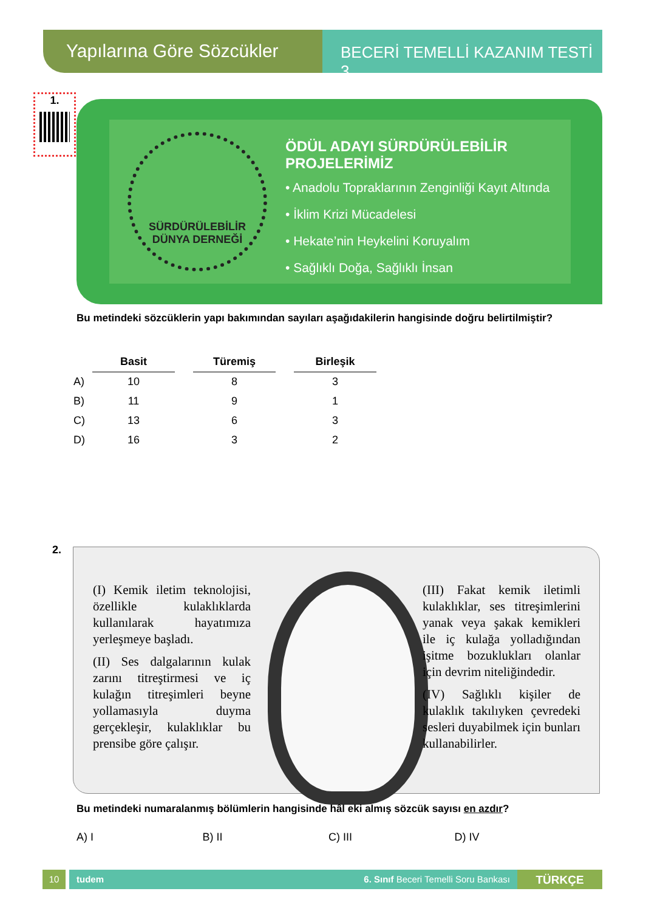Yapılarına Göre Sözcükler
BECERİ TEMELLİ KAZANIM TESTİ 3
1.
SÜRDÜRÜLEBİLİR
DÜNYA DERNEĞİ
ÖDÜL ADAYI SÜRDÜRÜLEBİLİR PROJELERİMİZ
• Anadolu Topraklarının Zenginliği Kayıt Altında
• İklim Krizi Mücadelesi
• Hekate’nin Heykelini Koruyalım
• Sağlıklı Doğa, Sağlıklı İnsan
Bu metindeki sözcüklerin yapı bakımından sayıları aşağıdakilerin hangisinde doğru belirtilmiş­tir?
| | Basit | | Türemiş | | Birleşik |
| A) | 10 | | 8 | | 3 |
| B) | 11 | | 9 | | 1 |
| C) | 13 | | 6 | | 3 |
| D) | 16 | | 3 | | 2 |
2.
(I) Kemik iletim teknolojisi, özellikle kulaklıklarda kullanılarak hayatımıza yerleşmeye başladı.
(II) Ses dalgalarının kulak zarını titreştirmesi ve iç kulağın titreşimleri beyne yollamasıyla duyma gerçekleşir, kulaklıklar bu prensibe göre çalışır.
(III) Fakat kemik iletimli kulaklıklar, ses titreşimlerini yanak veya şakak kemikleri ile iç kulağa yolladığından işitme bozuklukları olanlar için devrim niteliğindedir.
(IV) Sağlıklı kişiler de kulaklık takılıyken çevredeki sesleri duyabilmek için bunları kullanabilirler.
Bu metindeki numaralanmış bölümlerin hangisinde hâl eki almış sözcük sayısı en azdır?
A) I B) II C) III D) IV
10 tudem 6. Sınıf Beceri Temelli Soru Bankası
TÜRKÇE